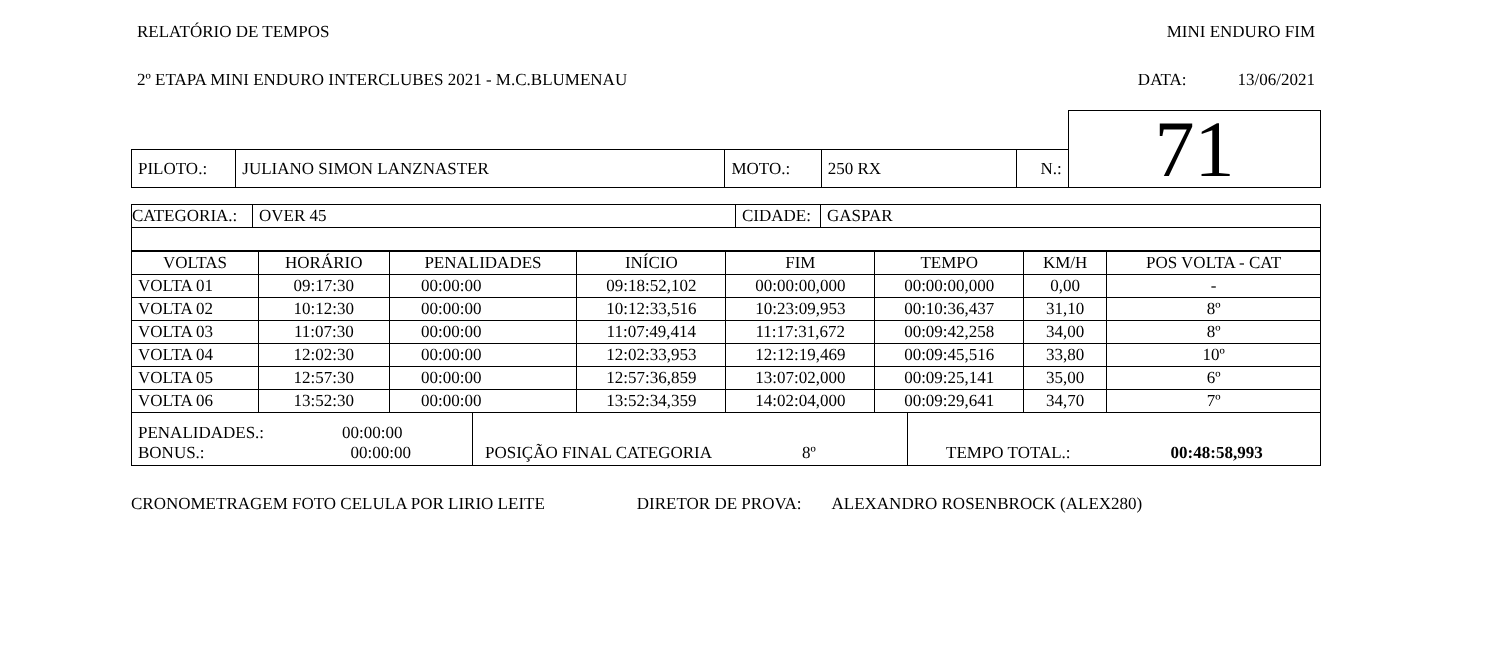RELATÓRIO DE TEMPOS MINI ENDURO FIM
2º ETAPA MINI ENDURO INTERCLUBES 2021 - M.C.BLUMENAU DATA: 13/06/2021
| | | | | | | 71 |
| PILOTO.: | JULIANO SIMON LANZNASTER | MOTO.: | 250 RX | N.: | | |
| CATEGORIA.: | OVER 45 | CIDADE: | GASPAR |
| VOLTAS | HORÁRIO | PENALIDADES | INÍCIO | FIM | TEMPO | KM/H | POS VOLTA - CAT |
| --- | --- | --- | --- | --- | --- | --- | --- |
| VOLTA 01 | 09:17:30 | 00:00:00 | 09:18:52,102 | 00:00:00,000 | 00:00:00,000 | 0,00 | - |
| VOLTA 02 | 10:12:30 | 00:00:00 | 10:12:33,516 | 10:23:09,953 | 00:10:36,437 | 31,10 | 8º |
| VOLTA 03 | 11:07:30 | 00:00:00 | 11:07:49,414 | 11:17:31,672 | 00:09:42,258 | 34,00 | 8º |
| VOLTA 04 | 12:02:30 | 00:00:00 | 12:02:33,953 | 12:12:19,469 | 00:09:45,516 | 33,80 | 10º |
| VOLTA 05 | 12:57:30 | 00:00:00 | 12:57:36,859 | 13:07:02,000 | 00:09:25,141 | 35,00 | 6º |
| VOLTA 06 | 13:52:30 | 00:00:00 | 13:52:34,359 | 14:02:04,000 | 00:09:29,641 | 34,70 | 7º |
| PENALIDADES.: 00:00:00 BONUS.: 00:00:00 | POSIÇÃO FINAL CATEGORIA 8º | TEMPO TOTAL.: 00:48:58,993 |
CRONOMETRAGEM FOTO CELULA POR LIRIO LEITE DIRETOR DE PROVA: ALEXANDRO ROSENBROCK (ALEX280)